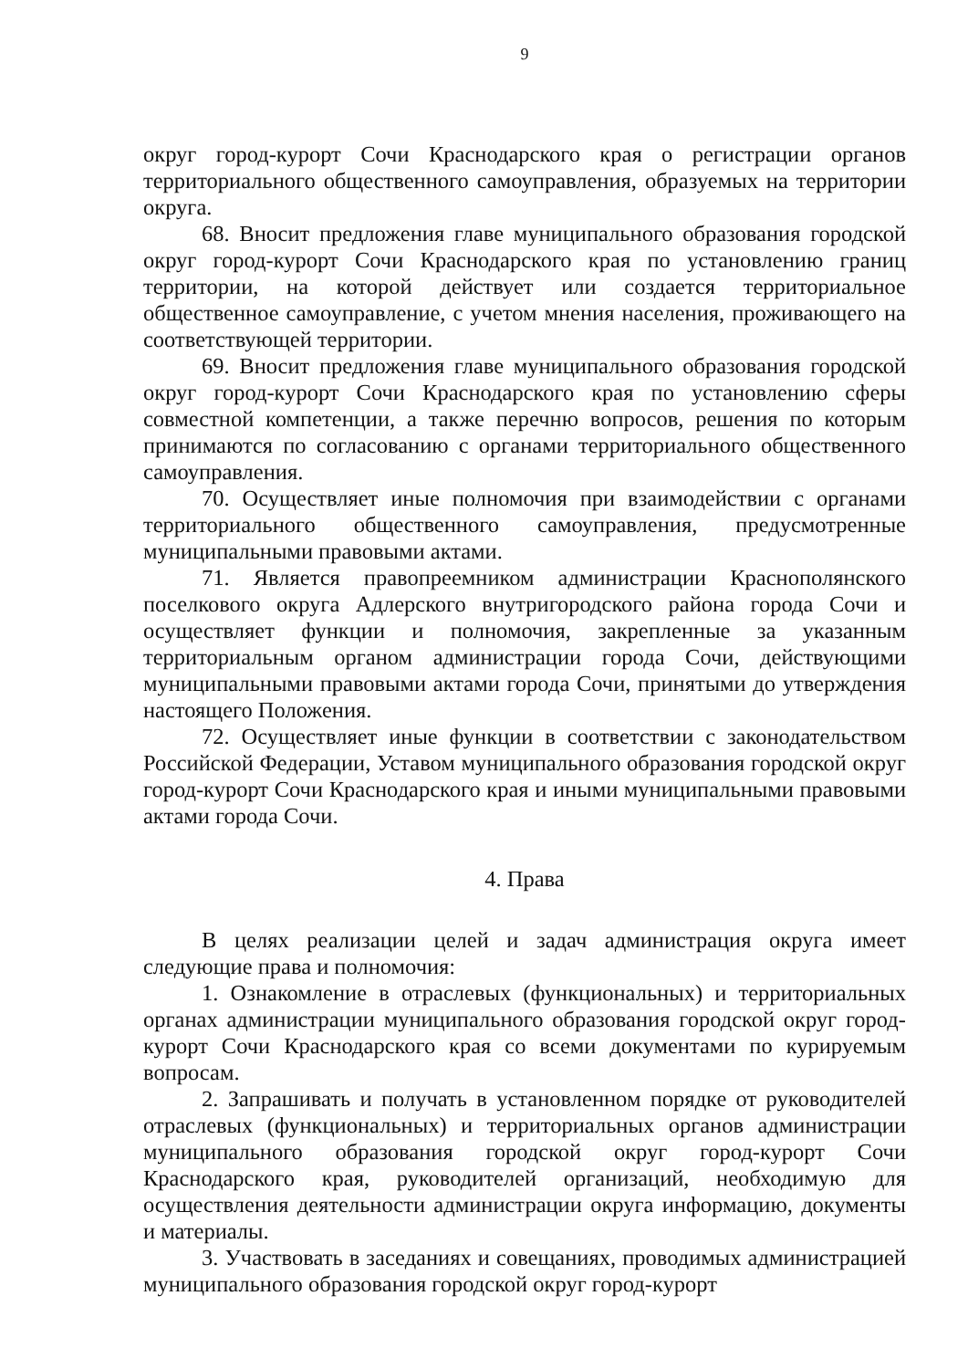9
округ город-курорт Сочи Краснодарского края о регистрации органов территориального общественного самоуправления, образуемых на территории округа.
68. Вносит предложения главе муниципального образования городской округ город-курорт Сочи Краснодарского края по установлению границ территории, на которой действует или создается территориальное общественное самоуправление, с учетом мнения населения, проживающего на соответствующей территории.
69. Вносит предложения главе муниципального образования городской округ город-курорт Сочи Краснодарского края по установлению сферы совместной компетенции, а также перечню вопросов, решения по которым принимаются по согласованию с органами территориального общественного самоуправления.
70. Осуществляет иные полномочия при взаимодействии с органами территориального общественного самоуправления, предусмотренные муниципальными правовыми актами.
71. Является правопреемником администрации Краснополянского поселкового округа Адлерского внутригородского района города Сочи и осуществляет функции и полномочия, закрепленные за указанным территориальным органом администрации города Сочи, действующими муниципальными правовыми актами города Сочи, принятыми до утверждения настоящего Положения.
72. Осуществляет иные функции в соответствии с законодательством Российской Федерации, Уставом муниципального образования городской округ город-курорт Сочи Краснодарского края и иными муниципальными правовыми актами города Сочи.
4. Права
В целях реализации целей и задач администрация округа имеет следующие права и полномочия:
1. Ознакомление в отраслевых (функциональных) и территориальных органах администрации муниципального образования городской округ город-курорт Сочи Краснодарского края со всеми документами по курируемым вопросам.
2. Запрашивать и получать в установленном порядке от руководителей отраслевых (функциональных) и территориальных органов администрации муниципального образования городской округ город-курорт Сочи Краснодарского края, руководителей организаций, необходимую для осуществления деятельности администрации округа информацию, документы и материалы.
3. Участвовать в заседаниях и совещаниях, проводимых администрацией муниципального образования городской округ город-курорт